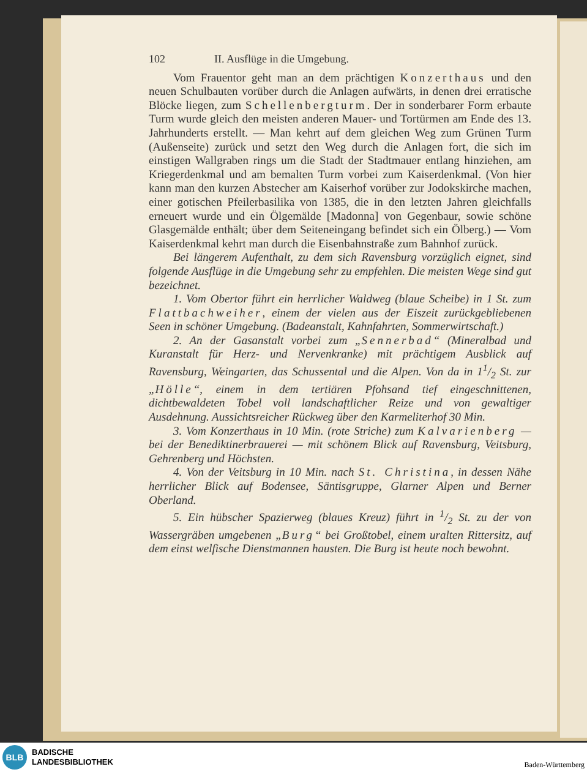102 II. Ausflüge in die Umgebung.
Vom Frauentor geht man an dem prächtigen Konzerthaus und den neuen Schulbauten vorüber durch die Anlagen aufwärts, in denen drei erratische Blöcke liegen, zum Schellenbergturm. Der in sonderbarer Form erbaute Turm wurde gleich den meisten anderen Mauer- und Tortürmen am Ende des 13. Jahrhunderts erstellt. — Man kehrt auf dem gleichen Weg zum Grünen Turm (Außenseite) zurück und setzt den Weg durch die Anlagen fort, die sich im einstigen Wallgraben rings um die Stadt der Stadtmauer entlang hinziehen, am Kriegerdenkmal und am bemalten Turm vorbei zum Kaiserdenkmal. (Von hier kann man den kurzen Abstecher am Kaiserhof vorüber zur Jodokskirche machen, einer gotischen Pfeilerbasilika von 1385, die in den letzten Jahren gleichfalls erneuert wurde und ein Ölgemälde [Madonna] von Gegenbaur, sowie schöne Glasgemälde enthält; über dem Seiteneingang befindet sich ein Ölberg.) — Vom Kaiserdenkmal kehrt man durch die Eisenbahnstraße zum Bahnhof zurück.
Bei längerem Aufenthalt, zu dem sich Ravensburg vorzüglich eignet, sind folgende Ausflüge in die Umgebung sehr zu empfehlen. Die meisten Wege sind gut bezeichnet.
1. Vom Obertor führt ein herrlicher Waldweg (blaue Scheibe) in 1 St. zum Flattbachweiher, einem der vielen aus der Eiszeit zurückgebliebenen Seen in schöner Umgebung. (Badeanstalt, Kahnfahrten, Sommerwirtschaft.)
2. An der Gasanstalt vorbei zum „Sennerbad“ (Mineralbad und Kuranstalt für Herz- und Nervenkranke) mit prächtigem Ausblick auf Ravensburg, Weingarten, das Schussental und die Alpen. Von da in 11/2 St. zur „Hölle“, einem in dem tertiären Pfohsand tief eingeschnittenen, dichtbewaldeten Tobel voll landschaftlicher Reize und von gewaltiger Ausdehnung. Aussichtsreicher Rückweg über den Karmeliterhof 30 Min.
3. Vom Konzerthaus in 10 Min. (rote Striche) zum Kalvarienberg — bei der Benediktinerbrauerei — mit schönem Blick auf Ravensburg, Veitsburg, Gehrenberg und Höchsten.
4. Von der Veitsburg in 10 Min. nach St. Christina, in dessen Nähe herrlicher Blick auf Bodensee, Säntisgruppe, Glarner Alpen und Berner Oberland.
5. Ein hübscher Spazierweg (blaues Kreuz) führt in 1/2 St. zu der von Wassergräben umgebenen „Burg“ bei Großtobel, einem uralten Rittersitz, auf dem einst welfische Dienstmannen hausten. Die Burg ist heute noch bewohnt.
BLB
BADISCHE
LANDESBIBLIOTHEK
Baden-Württemberg